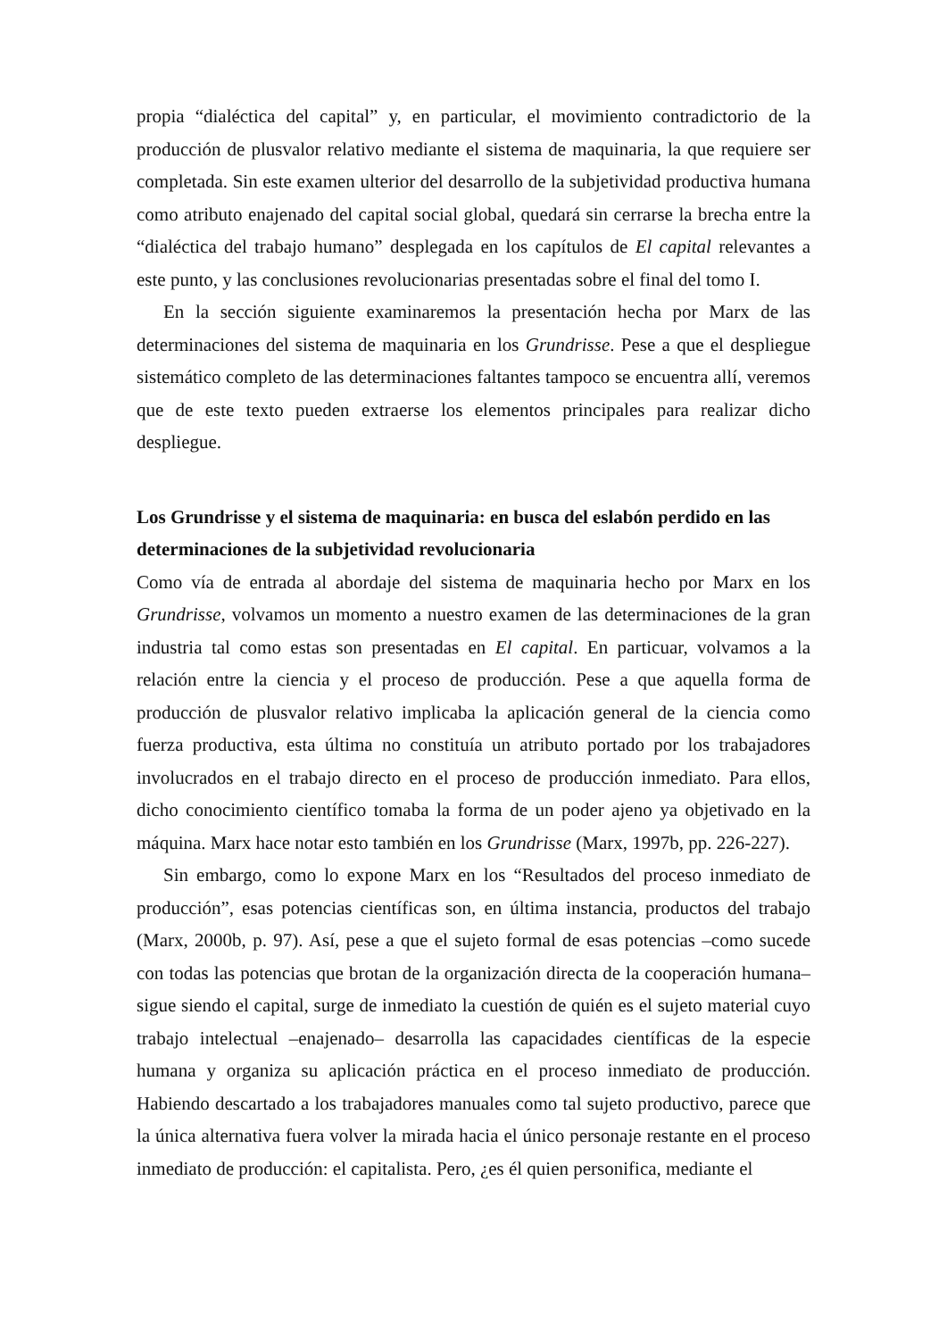propia “dialéctica del capital” y, en particular, el movimiento contradictorio de la producción de plusvalor relativo mediante el sistema de maquinaria, la que requiere ser completada. Sin este examen ulterior del desarrollo de la subjetividad productiva humana como atributo enajenado del capital social global, quedará sin cerrarse la brecha entre la “dialéctica del trabajo humano” desplegada en los capítulos de El capital relevantes a este punto, y las conclusiones revolucionarias presentadas sobre el final del tomo I.
En la sección siguiente examinaremos la presentación hecha por Marx de las determinaciones del sistema de maquinaria en los Grundrisse. Pese a que el despliegue sistemático completo de las determinaciones faltantes tampoco se encuentra allí, veremos que de este texto pueden extraerse los elementos principales para realizar dicho despliegue.
Los Grundrisse y el sistema de maquinaria: en busca del eslabón perdido en las determinaciones de la subjetividad revolucionaria
Como vía de entrada al abordaje del sistema de maquinaria hecho por Marx en los Grundrisse, volvamos un momento a nuestro examen de las determinaciones de la gran industria tal como estas son presentadas en El capital. En particuar, volvamos a la relación entre la ciencia y el proceso de producción. Pese a que aquella forma de producción de plusvalor relativo implicaba la aplicación general de la ciencia como fuerza productiva, esta última no constituía un atributo portado por los trabajadores involucrados en el trabajo directo en el proceso de producción inmediato. Para ellos, dicho conocimiento científico tomaba la forma de un poder ajeno ya objetivado en la máquina. Marx hace notar esto también en los Grundrisse (Marx, 1997b, pp. 226-227).
Sin embargo, como lo expone Marx en los “Resultados del proceso inmediato de producción”, esas potencias científicas son, en última instancia, productos del trabajo (Marx, 2000b, p. 97). Así, pese a que el sujeto formal de esas potencias –como sucede con todas las potencias que brotan de la organización directa de la cooperación humana– sigue siendo el capital, surge de inmediato la cuestión de quién es el sujeto material cuyo trabajo intelectual –enajenado– desarrolla las capacidades científicas de la especie humana y organiza su aplicación práctica en el proceso inmediato de producción. Habiendo descartado a los trabajadores manuales como tal sujeto productivo, parece que la única alternativa fuera volver la mirada hacia el único personaje restante en el proceso inmediato de producción: el capitalista. Pero, ¿es él quien personifica, mediante el